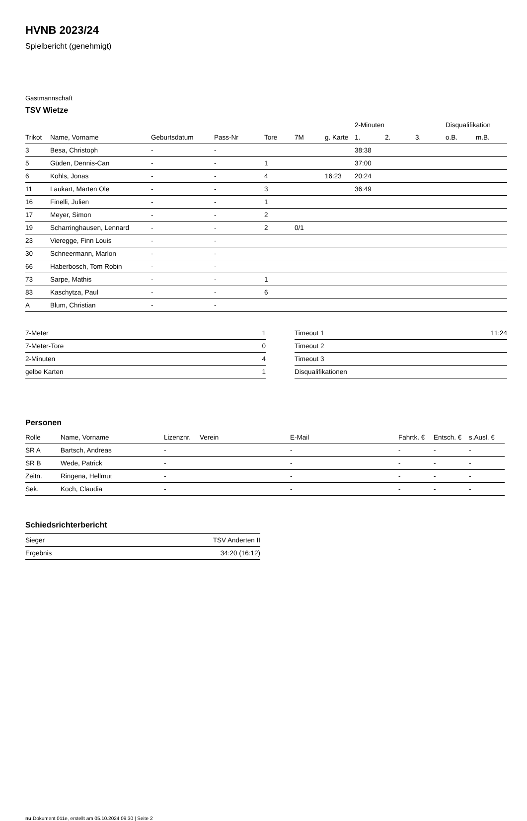HVNB 2023/24
Spielbericht (genehmigt)
Gastmannschaft
TSV Wietze
| | | | | | | | 2-Minuten | | | Disqualifikation | |
| --- | --- | --- | --- | --- | --- | --- | --- | --- | --- | --- | --- |
| Trikot | Name, Vorname | Geburtsdatum | Pass-Nr | Tore | 7M | g. Karte | 1. | 2. | 3. | o.B. | m.B. |
| 3 | Besa, Christoph | - | - | | | | 38:38 | | | | |
| 5 | Güden, Dennis-Can | - | - | 1 | | | 37:00 | | | | |
| 6 | Kohls, Jonas | - | - | 4 | | 16:23 | 20:24 | | | | |
| 11 | Laukart, Marten Ole | - | - | 3 | | | 36:49 | | | | |
| 16 | Finelli, Julien | - | - | 1 | | | | | | | |
| 17 | Meyer, Simon | - | - | 2 | | | | | | | |
| 19 | Scharringhausen, Lennard | - | - | 2 | 0/1 | | | | | | |
| 23 | Vieregge, Finn Louis | - | - | | | | | | | | |
| 30 | Schneermann, Marlon | - | - | | | | | | | | |
| 66 | Haberbosch, Tom Robin | - | - | | | | | | | | |
| 73 | Sarpe, Mathis | - | - | 1 | | | | | | | |
| 83 | Kaschytza, Paul | - | - | 6 | | | | | | | |
| A | Blum, Christian | - | - | | | | | | | | |
| 7-Meter | 1 |
| 7-Meter-Tore | 0 |
| 2-Minuten | 4 |
| gelbe Karten | 1 |
| Timeout 1 | 11:24 |
| Timeout 2 | |
| Timeout 3 | |
| Disqualifikationen | |
Personen
| Rolle | Name, Vorname | Lizenznr. | Verein | E-Mail | Fahrtk. € | Entsch. € | s.Ausl. € |
| --- | --- | --- | --- | --- | --- | --- | --- |
| SR A | Bartsch, Andreas | - | | - | - | - | - |
| SR B | Wede, Patrick | - | | - | - | - | - |
| Zeitn. | Ringena, Hellmut | - | | - | - | - | - |
| Sek. | Koch, Claudia | - | | - | - | - | - |
Schiedsrichterbericht
| Sieger | TSV Anderten II |
| Ergebnis | 34:20 (16:12) |
nu.Dokument 011e, erstellt am 05.10.2024 09:30 | Seite 2